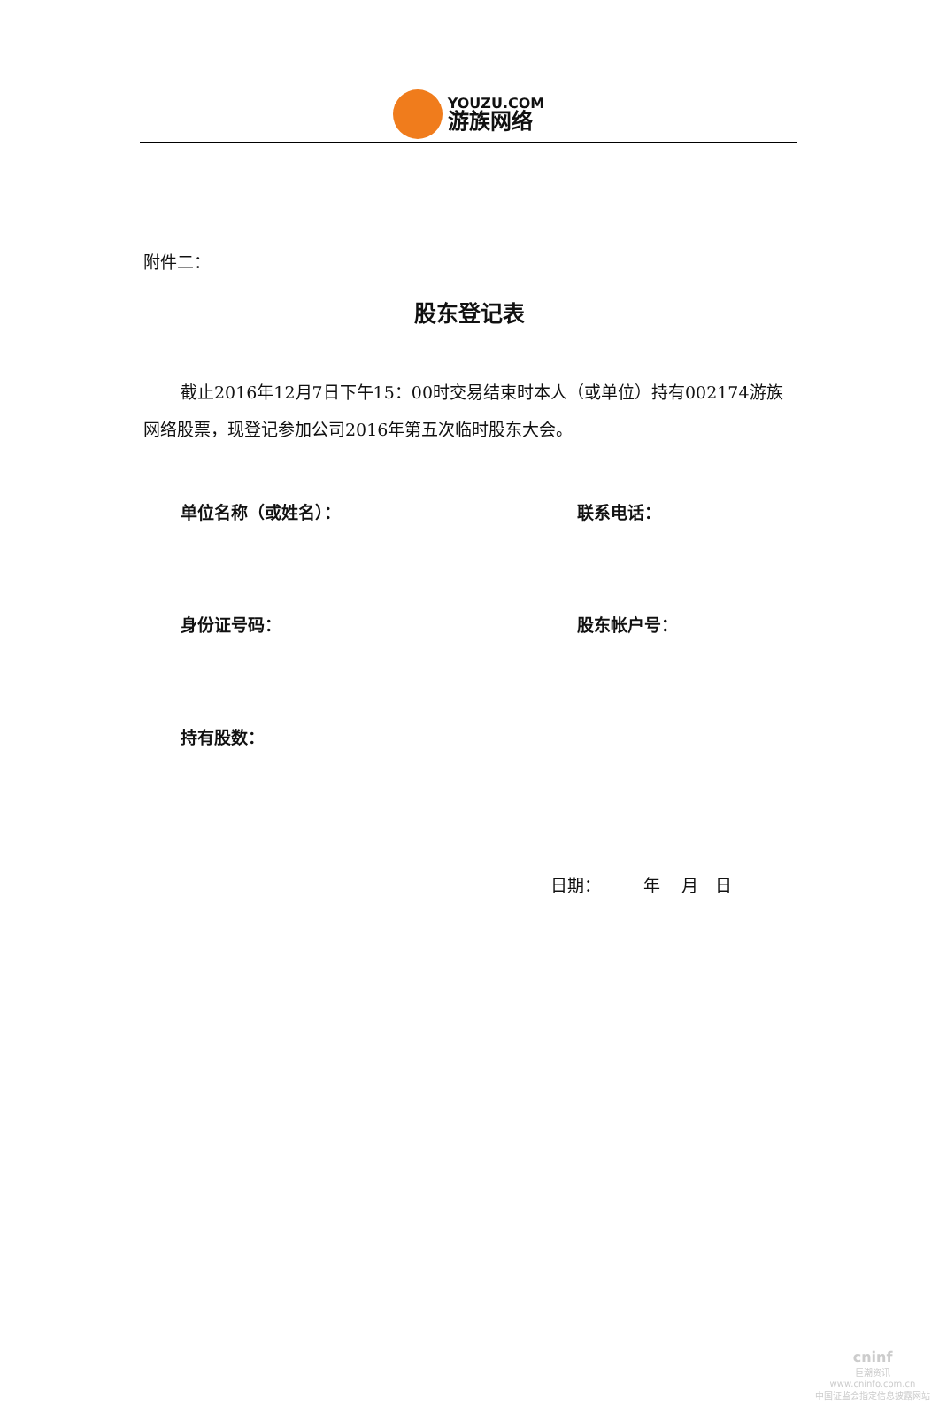YOUZU.COM
游族网络
附件二：
股东登记表
截止2016年12月7日下午15：00时交易结束时本人（或单位）持有002174游族网络股票，现登记参加公司2016年第五次临时股东大会。
单位名称（或姓名）： 联系电话：
身份证号码： 股东帐户号：
持有股数：
日期： 年 月 日
cninf
巨潮资讯
www.cninfo.com.cn
中国证监会指定信息披露网站